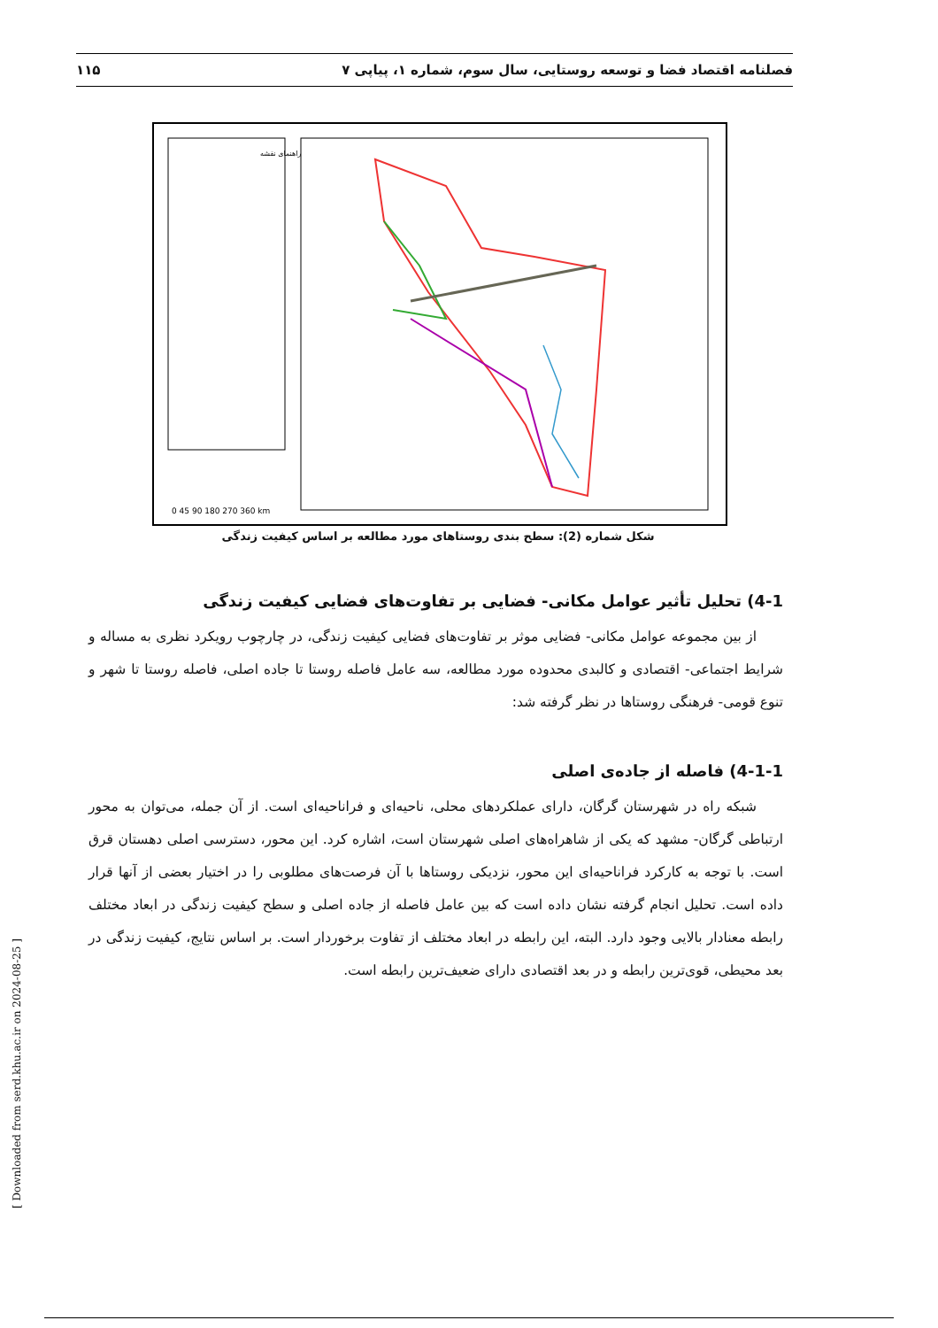فصلنامه اقتصاد فضا و توسعه روستایی، سال سوم، شماره ۱، پیاپی ۷ ۱۱۵
راهنمای نقشه
0 45 90 180 270 360 km
شکل شماره (2): سطح بندی روستاهای مورد مطالعه بر اساس کیفیت زندگی
4-1) تحلیل تأثیر عوامل مکانی- فضایی بر تفاوت‌های فضایی کیفیت زندگی
از بین مجموعه عوامل مکانی- فضایی موثر بر تفاوت‌های فضایی کیفیت زندگی، در چارچوب رویکرد نظری به مساله و شرایط اجتماعی- اقتصادی و کالبدی محدوده مورد مطالعه، سه عامل فاصله روستا تا جاده اصلی، فاصله روستا تا شهر و تنوع قومی- فرهنگی روستاها در نظر گرفته شد:
4-1-1) فاصله از جاده‌ی اصلی
شبکه راه در شهرستان گرگان، دارای عملکردهای محلی، ناحیه‌ای و فراناحیه‌ای است. از آن جمله، می‌توان به محور ارتباطی گرگان- مشهد که یکی از شاهراه‌های اصلی شهرستان است، اشاره کرد. این محور، دسترسی اصلی دهستان قرق است. با توجه به کارکرد فراناحیه‌ای این محور، نزدیکی روستاها با آن فرصت‌های مطلوبی را در اختیار بعضی از آنها قرار داده است. تحلیل انجام گرفته نشان داده است که بین عامل فاصله از جاده اصلی و سطح کیفیت زندگی در ابعاد مختلف رابطه معنادار بالایی وجود دارد. البته، این رابطه در ابعاد مختلف از تفاوت برخوردار است. بر اساس نتایج، کیفیت زندگی در بعد محیطی، قوی‌ترین رابطه و در بعد اقتصادی دارای ضعیف‌ترین رابطه است.
[ Downloaded from serd.khu.ac.ir on 2024-08-25 ]